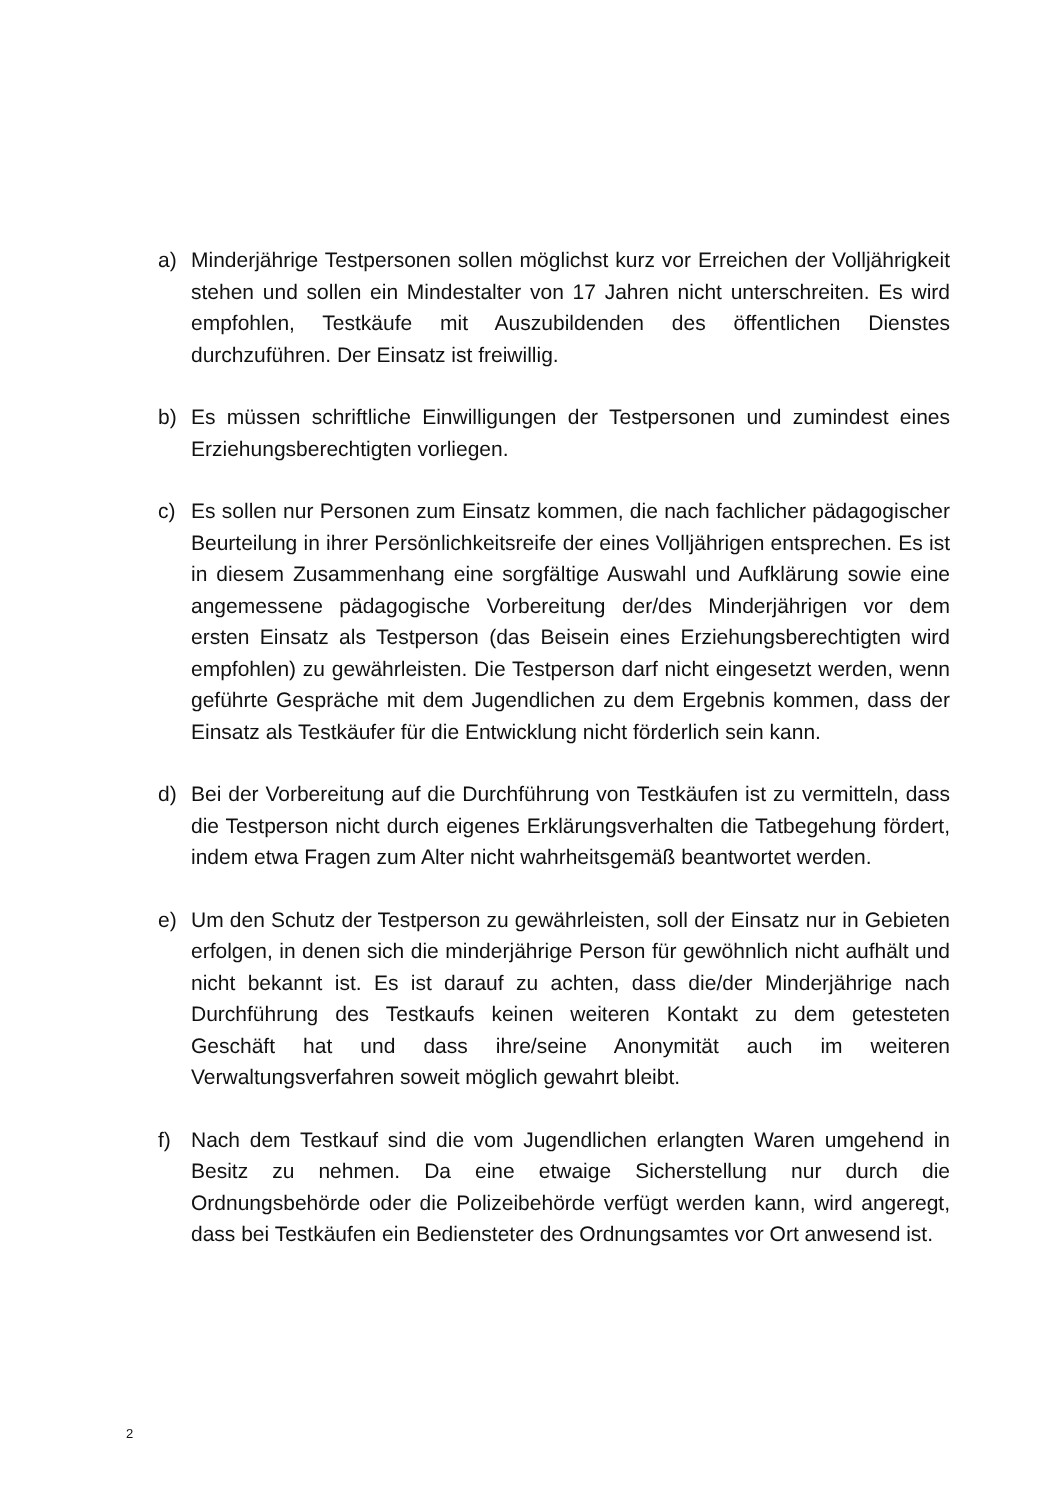a) Minderjährige Testpersonen sollen möglichst kurz vor Erreichen der Volljährigkeit stehen und sollen ein Mindestalter von 17 Jahren nicht unterschreiten. Es wird empfohlen, Testkäufe mit Auszubildenden des öffentlichen Dienstes durchzuführen. Der Einsatz ist freiwillig.
b) Es müssen schriftliche Einwilligungen der Testpersonen und zumindest eines Erziehungsberechtigten vorliegen.
c) Es sollen nur Personen zum Einsatz kommen, die nach fachlicher pädagogischer Beurteilung in ihrer Persönlichkeitsreife der eines Volljährigen entsprechen. Es ist in diesem Zusammenhang eine sorgfältige Auswahl und Aufklärung sowie eine angemessene pädagogische Vorbereitung der/des Minderjährigen vor dem ersten Einsatz als Testperson (das Beisein eines Erziehungsberechtigten wird empfohlen) zu gewährleisten. Die Testperson darf nicht eingesetzt werden, wenn geführte Gespräche mit dem Jugendlichen zu dem Ergebnis kommen, dass der Einsatz als Testkäufer für die Entwicklung nicht förderlich sein kann.
d) Bei der Vorbereitung auf die Durchführung von Testkäufen ist zu vermitteln, dass die Testperson nicht durch eigenes Erklärungsverhalten die Tatbegehung fördert, indem etwa Fragen zum Alter nicht wahrheitsgemäß beantwortet werden.
e) Um den Schutz der Testperson zu gewährleisten, soll der Einsatz nur in Gebieten erfolgen, in denen sich die minderjährige Person für gewöhnlich nicht aufhält und nicht bekannt ist. Es ist darauf zu achten, dass die/der Minderjährige nach Durchführung des Testkaufs keinen weiteren Kontakt zu dem getesteten Geschäft hat und dass ihre/seine Anonymität auch im weiteren Verwaltungsverfahren soweit möglich gewahrt bleibt.
f) Nach dem Testkauf sind die vom Jugendlichen erlangten Waren umgehend in Besitz zu nehmen. Da eine etwaige Sicherstellung nur durch die Ordnungsbehörde oder die Polizeibehörde verfügt werden kann, wird angeregt, dass bei Testkäufen ein Bediensteter des Ordnungsamtes vor Ort anwesend ist.
2